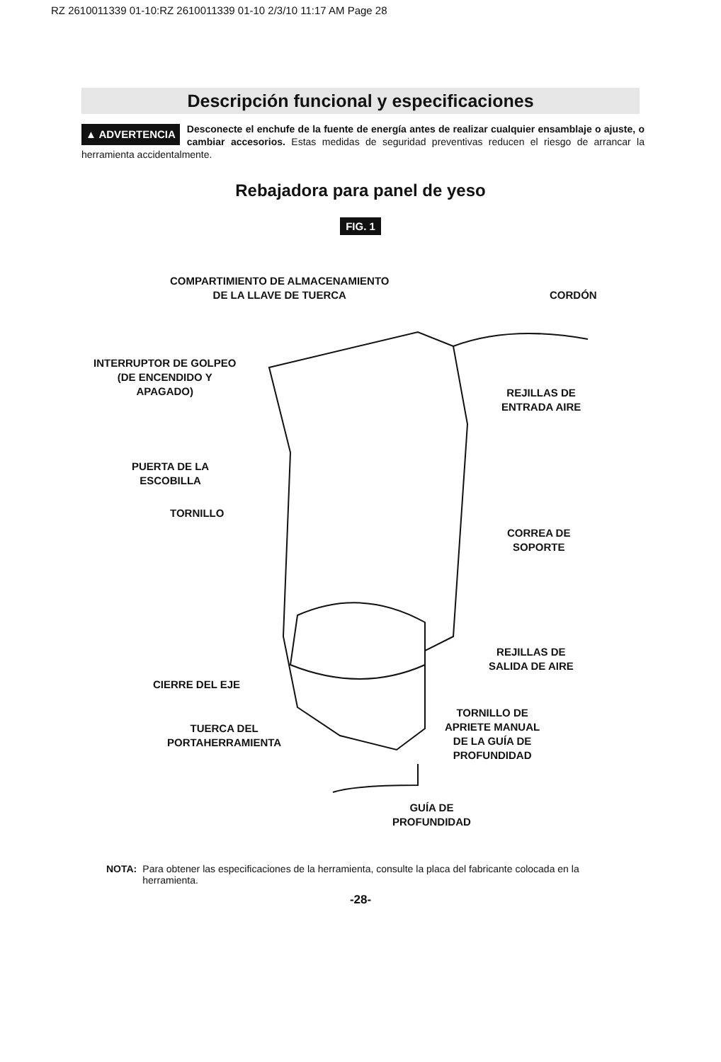RZ 2610011339 01-10:RZ 2610011339 01-10 2/3/10 11:17 AM Page 28
Descripción funcional y especificaciones
▲ ADVERTENCIA Desconecte el enchufe de la fuente de energía antes de realizar cualquier ensamblaje o ajuste, o cambiar accesorios. Estas medidas de seguridad preventivas reducen el riesgo de arrancar la herramienta accidentalmente.
Rebajadora para panel de yeso
FIG. 1
COMPARTIMIENTO DE ALMACENAMIENTO
DE LA LLAVE DE TUERCA
CORDÓN
INTERRUPTOR DE GOLPEO
(DE ENCENDIDO Y
APAGADO)
REJILLAS DE
ENTRADA AIRE
PUERTA DE LA
ESCOBILLA
TORNILLO
CORREA DE
SOPORTE
REJILLAS DE
SALIDA DE AIRE
CIERRE DEL EJE
TORNILLO DE
APRIETE MANUAL
DE LA GUÍA DE
PROFUNDIDAD
TUERCA DEL
PORTAHERRAMIENTA
GUÍA DE
PROFUNDIDAD
NOTA: Para obtener las especificaciones de la herramienta, consulte la placa del fabricante colocada en la herramienta.
-28-